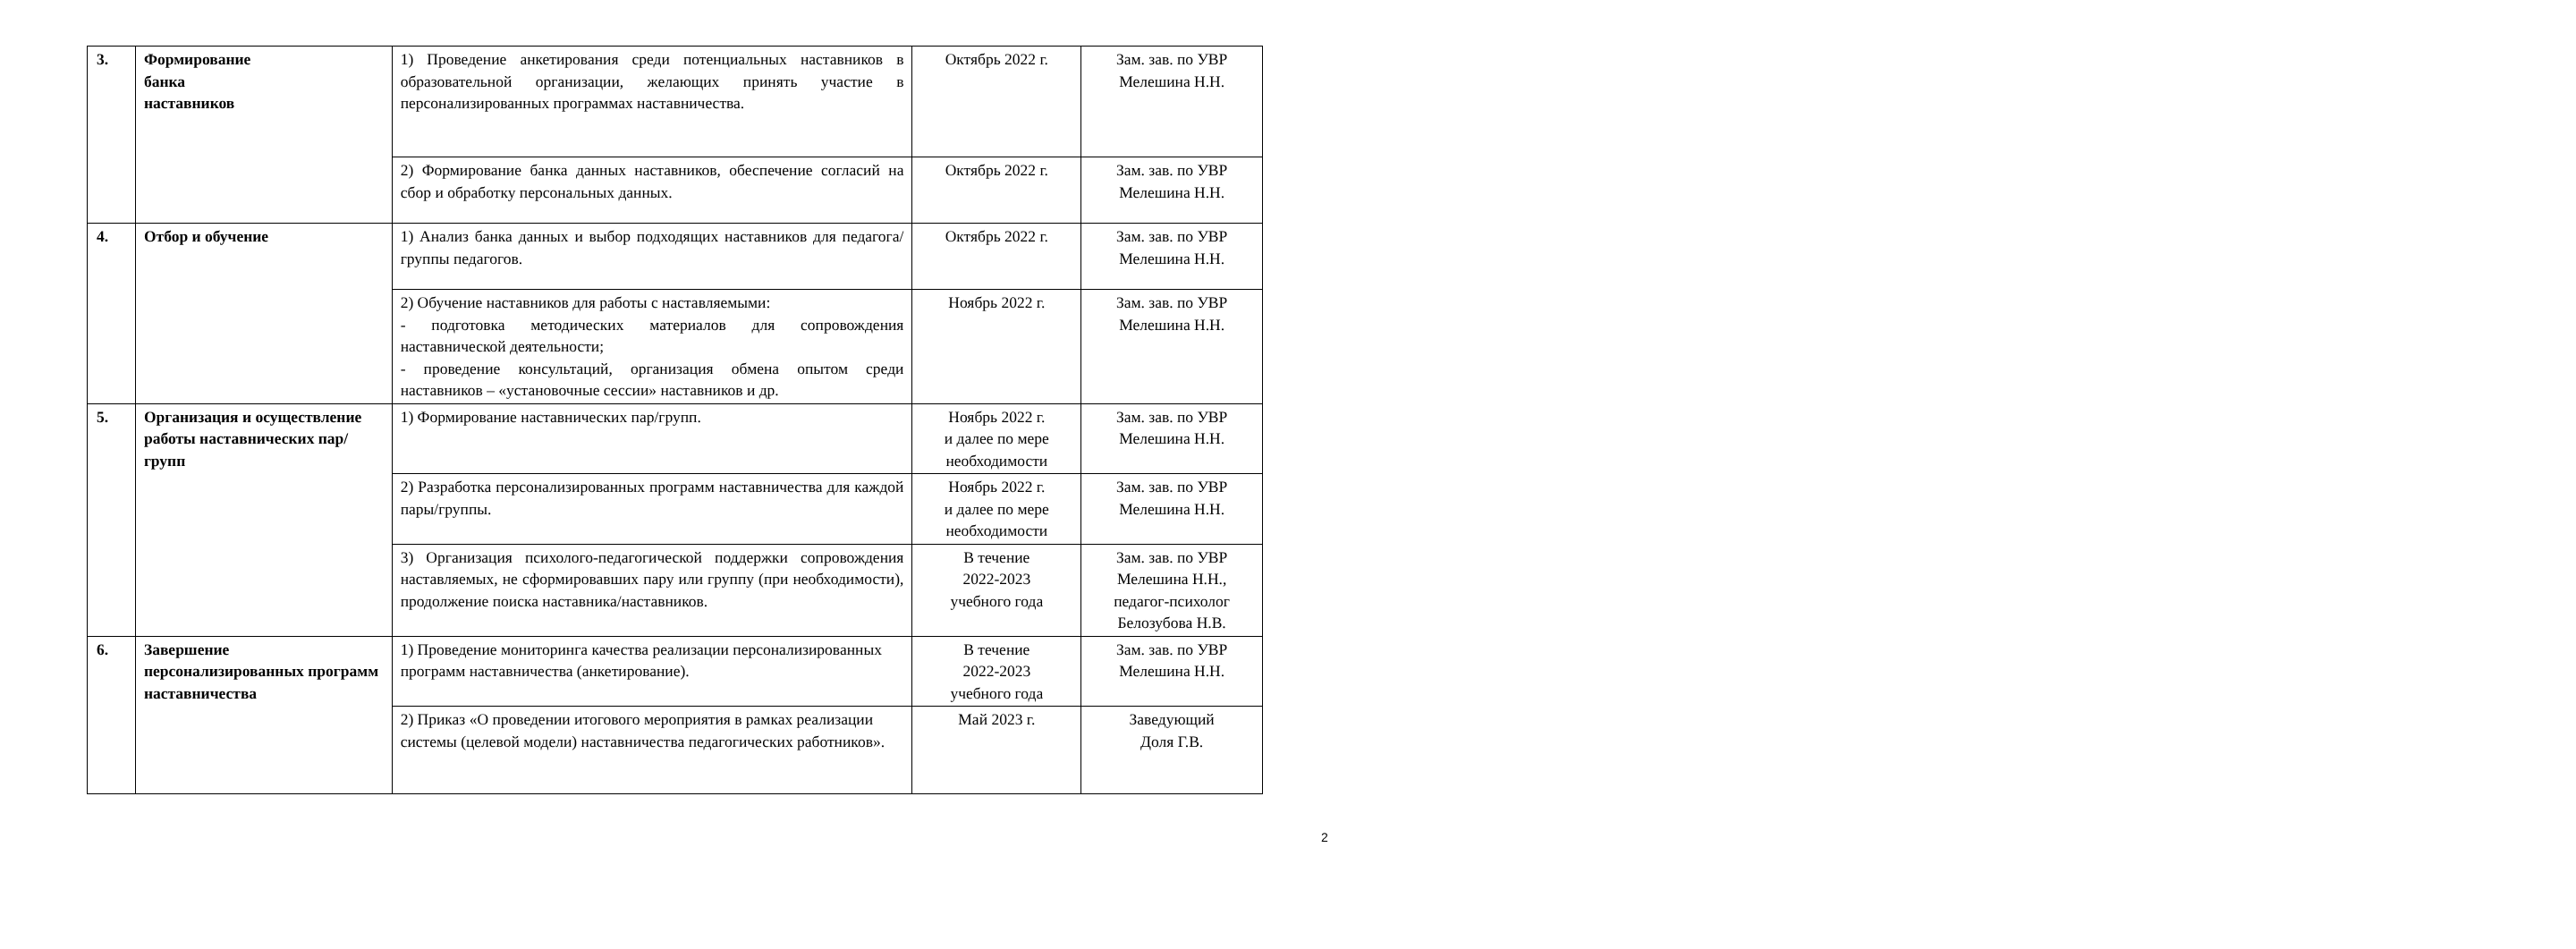| 3. | Формирование банка наставников | 1) Проведение анкетирования среди потенциальных наставников в образовательной организации, желающих принять участие в персонализированных программах наставничества. | Октябрь 2022 г. | Зам. зав. по УВР Мелешина Н.Н. |
| | | 2) Формирование банка данных наставников, обеспечение согласий на сбор и обработку персональных данных. | Октябрь 2022 г. | Зам. зав. по УВР Мелешина Н.Н. |
| 4. | Отбор и обучение | 1) Анализ банка данных и выбор подходящих наставников для педагога/группы педагогов. | Октябрь 2022 г. | Зам. зав. по УВР Мелешина Н.Н. |
| | | 2) Обучение наставников для работы с наставляемыми: - подготовка методических материалов для сопровождения наставнической деятельности; - проведение консультаций, организация обмена опытом среди наставников – «установочные сессии» наставников и др. | Ноябрь 2022 г. | Зам. зав. по УВР Мелешина Н.Н. |
| 5. | Организация и осуществление работы наставнических пар/групп | 1) Формирование наставнических пар/групп. | Ноябрь 2022 г. и далее по мере необходимости | Зам. зав. по УВР Мелешина Н.Н. |
| | | 2) Разработка персонализированных программ наставничества для каждой пары/группы. | Ноябрь 2022 г. и далее по мере необходимости | Зам. зав. по УВР Мелешина Н.Н. |
| | | 3) Организация психолого-педагогической поддержки сопровождения наставляемых, не сформировавших пару или группу (при необходимости), продолжение поиска наставника/наставников. | В течение 2022-2023 учебного года | Зам. зав. по УВР Мелешина Н.Н., педагог-психолог Белозубова Н.В. |
| 6. | Завершение персонализированных программ наставничества | 1) Проведение мониторинга качества реализации персонализированных программ наставничества (анкетирование). | В течение 2022-2023 учебного года | Зам. зав. по УВР Мелешина Н.Н. |
| | | 2) Приказ «О проведении итогового мероприятия в рамках реализации системы (целевой модели) наставничества педагогических работников». | Май 2023 г. | Заведующий Доля Г.В. |
2